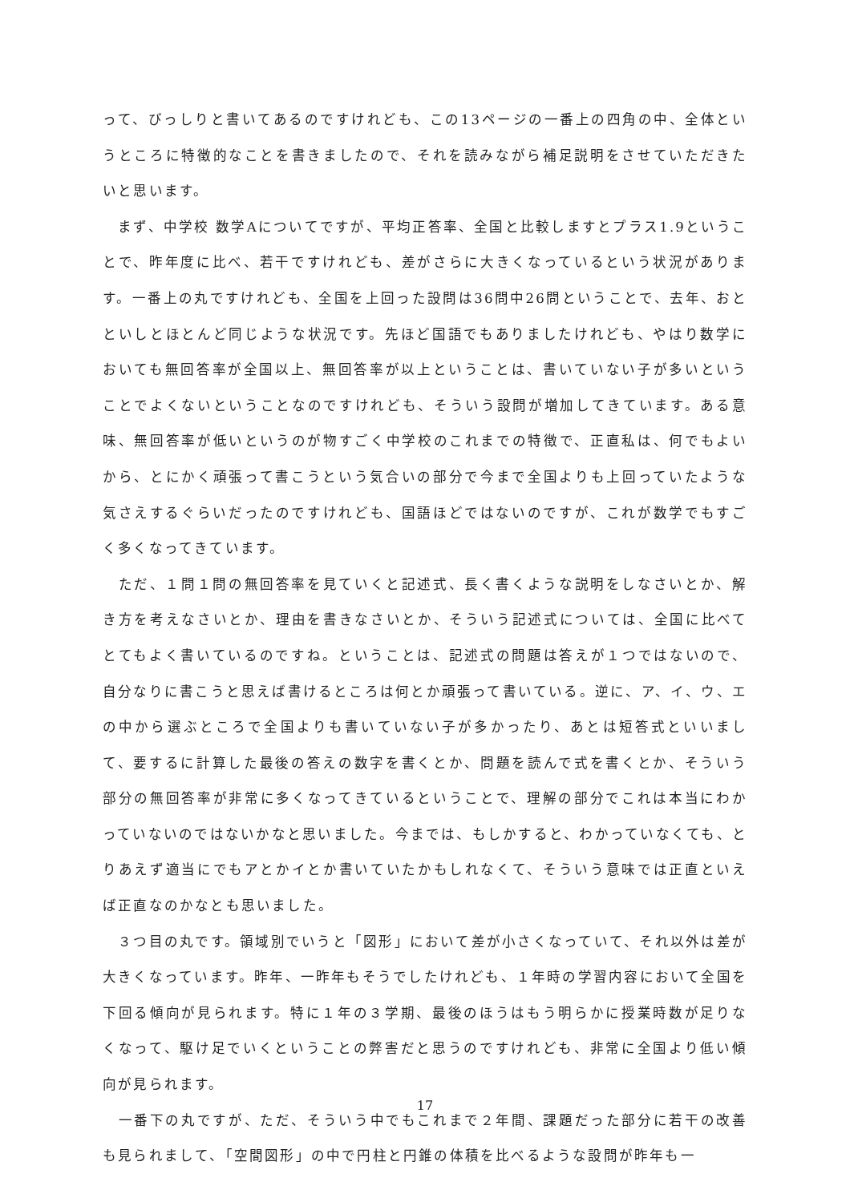って、びっしりと書いてあるのですけれども、この13ページの一番上の四角の中、全体というところに特徴的なことを書きましたので、それを読みながら補足説明をさせていただきたいと思います。
　まず、中学校 数学Aについてですが、平均正答率、全国と比較しますとプラス1.9ということで、昨年度に比べ、若干ですけれども、差がさらに大きくなっているという状況があります。一番上の丸ですけれども、全国を上回った設問は36問中26問ということで、去年、おとといしとほとんど同じような状況です。先ほど国語でもありましたけれども、やはり数学においても無回答率が全国以上、無回答率が以上ということは、書いていない子が多いということでよくないということなのですけれども、そういう設問が増加してきています。ある意味、無回答率が低いというのが物すごく中学校のこれまでの特徴で、正直私は、何でもよいから、とにかく頑張って書こうという気合いの部分で今まで全国よりも上回っていたような気さえするぐらいだったのですけれども、国語ほどではないのですが、これが数学でもすごく多くなってきています。
　ただ、１問１問の無回答率を見ていくと記述式、長く書くような説明をしなさいとか、解き方を考えなさいとか、理由を書きなさいとか、そういう記述式については、全国に比べてとてもよく書いているのですね。ということは、記述式の問題は答えが１つではないので、自分なりに書こうと思えば書けるところは何とか頑張って書いている。逆に、ア、イ、ウ、エの中から選ぶところで全国よりも書いていない子が多かったり、あとは短答式といいまして、要するに計算した最後の答えの数字を書くとか、問題を読んで式を書くとか、そういう部分の無回答率が非常に多くなってきているということで、理解の部分でこれは本当にわかっていないのではないかなと思いました。今までは、もしかすると、わかっていなくても、とりあえず適当にでもアとかイとか書いていたかもしれなくて、そういう意味では正直といえば正直なのかなとも思いました。
　３つ目の丸です。領域別でいうと「図形」において差が小さくなっていて、それ以外は差が大きくなっています。昨年、一昨年もそうでしたけれども、１年時の学習内容において全国を下回る傾向が見られます。特に１年の３学期、最後のほうはもう明らかに授業時数が足りなくなって、駆け足でいくということの弊害だと思うのですけれども、非常に全国より低い傾向が見られます。
　一番下の丸ですが、ただ、そういう中でもこれまで２年間、課題だった部分に若干の改善も見られまして、「空間図形」の中で円柱と円錐の体積を比べるような設問が昨年も一
17